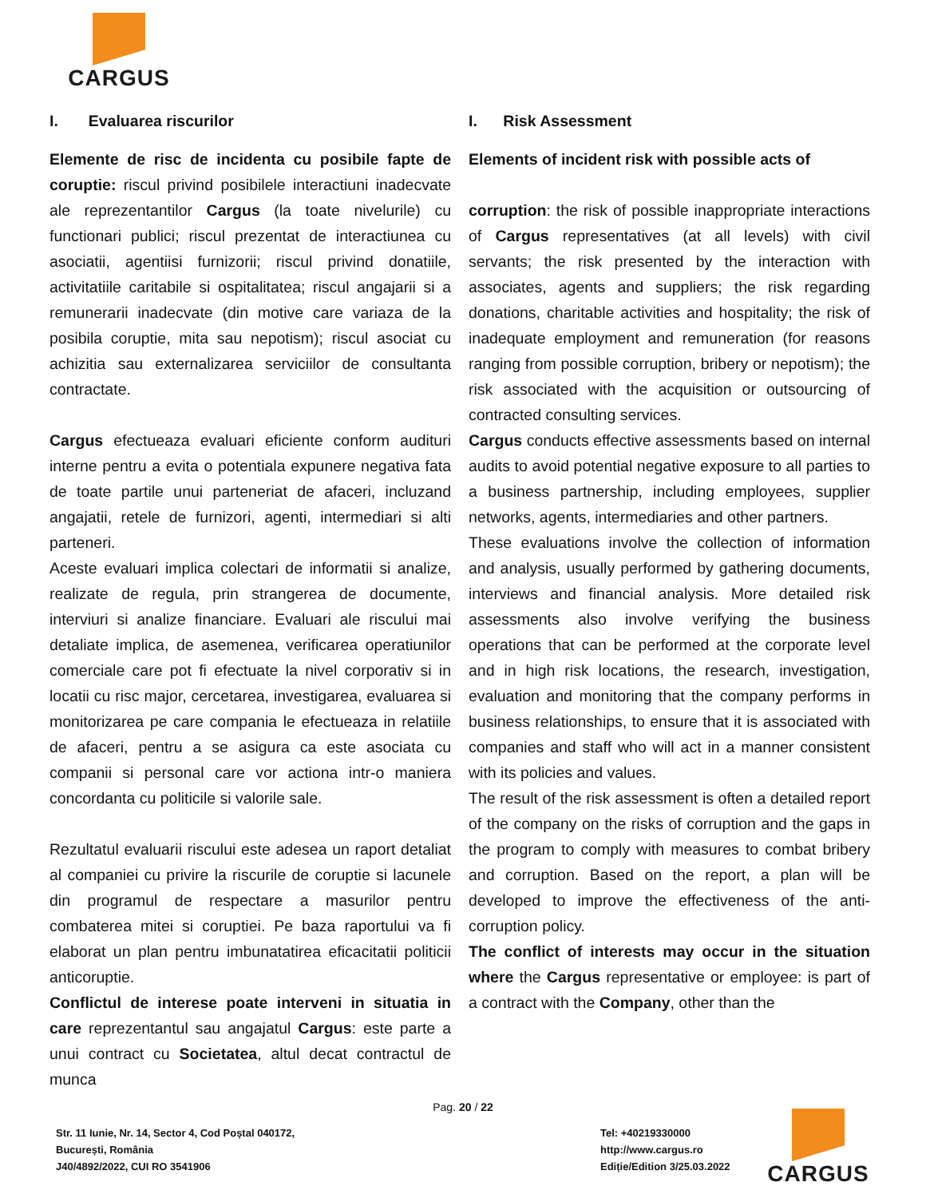CARGUS
I. Evaluarea riscurilor
Elemente de risc de incidenta cu posibile fapte de coruptie: riscul privind posibilele interactiuni inadecvate ale reprezentantilor Cargus (la toate nivelurile) cu functionari publici; riscul prezentat de interactiunea cu asociatii, agentiisi furnizorii; riscul privind donatiile, activitatiile caritabile si ospitalitatea; riscul angajarii si a remunerarii inadecvate (din motive care variaza de la posibila coruptie, mita sau nepotism); riscul asociat cu achizitia sau externalizarea serviciilor de consultanta contractate.
Cargus efectueaza evaluari eficiente conform audituri interne pentru a evita o potentiala expunere negativa fata de toate partile unui parteneriat de afaceri, incluzand angajatii, retele de furnizori, agenti, intermediari si alti parteneri.
Aceste evaluari implica colectari de informatii si analize, realizate de regula, prin strangerea de documente, interviuri si analize financiare. Evaluari ale riscului mai detaliate implica, de asemenea, verificarea operatiunilor comerciale care pot fi efectuate la nivel corporativ si in locatii cu risc major, cercetarea, investigarea, evaluarea si monitorizarea pe care compania le efectueaza in relatiile de afaceri, pentru a se asigura ca este asociata cu companii si personal care vor actiona intr-o maniera concordanta cu politicile si valorile sale.
Rezultatul evaluarii riscului este adesea un raport detaliat al companiei cu privire la riscurile de coruptie si lacunele din programul de respectare a masurilor pentru combaterea mitei si coruptiei. Pe baza raportului va fi elaborat un plan pentru imbunatatirea eficacitatii politicii anticoruptie.
Conflictul de interese poate interveni in situatia in care reprezentantul sau angajatul Cargus: este parte a unui contract cu Societatea, altul decat contractul de munca
I. Risk Assessment
Elements of incident risk with possible acts of
corruption: the risk of possible inappropriate interactions of Cargus representatives (at all levels) with civil servants; the risk presented by the interaction with associates, agents and suppliers; the risk regarding donations, charitable activities and hospitality; the risk of inadequate employment and remuneration (for reasons ranging from possible corruption, bribery or nepotism); the risk associated with the acquisition or outsourcing of contracted consulting services.
Cargus conducts effective assessments based on internal audits to avoid potential negative exposure to all parties to a business partnership, including employees, supplier networks, agents, intermediaries and other partners.
These evaluations involve the collection of information and analysis, usually performed by gathering documents, interviews and financial analysis. More detailed risk assessments also involve verifying the business operations that can be performed at the corporate level and in high risk locations, the research, investigation, evaluation and monitoring that the company performs in business relationships, to ensure that it is associated with companies and staff who will act in a manner consistent with its policies and values.
The result of the risk assessment is often a detailed report of the company on the risks of corruption and the gaps in the program to comply with measures to combat bribery and corruption. Based on the report, a plan will be developed to improve the effectiveness of the anti-corruption policy.
The conflict of interests may occur in the situation where the Cargus representative or employee: is part of a contract with the Company, other than the
Pag. 20 / 22
Str. 11 Iunie, Nr. 14, Sector 4, Cod Poștal 040172,
București, România
J40/4892/2022, CUI RO 3541906
Tel: +40219330000
http://www.cargus.ro
Ediție/Edition 3/25.03.2022
CARGUS